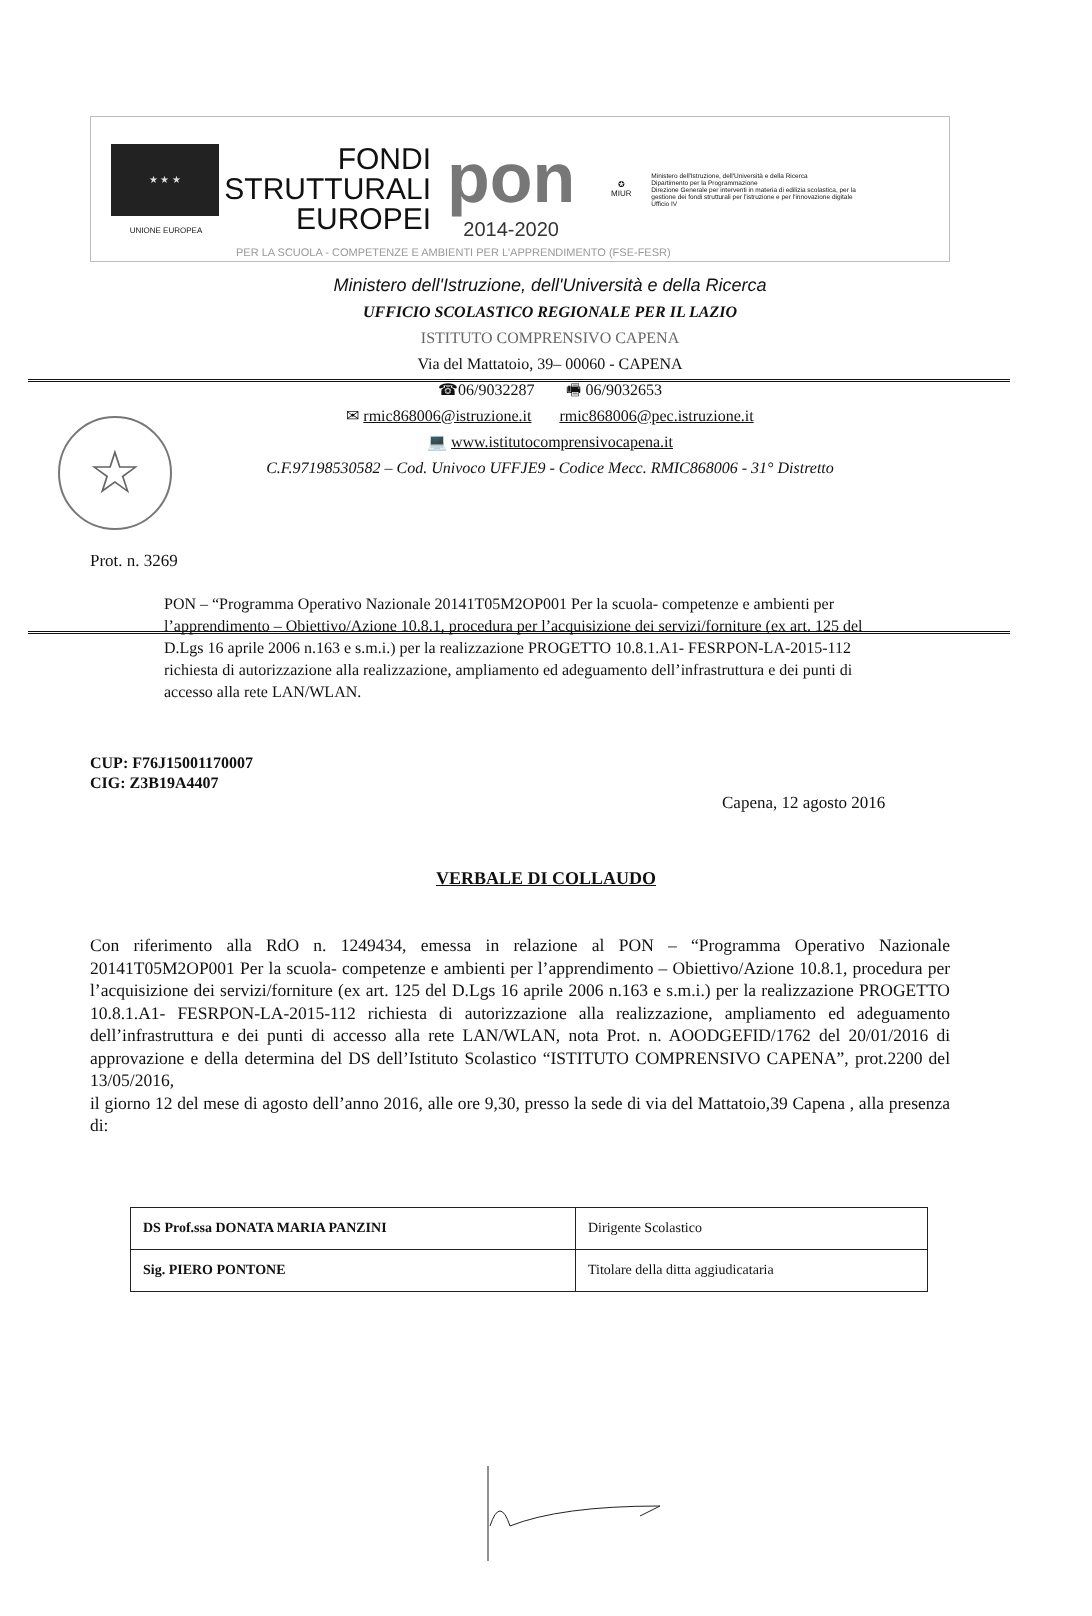★ ★ ★
UNIONE EUROPEA
FONDI
STRUTTURALI
EUROPEI
pon
2014-2020
✪
MIUR
Ministero dell'Istruzione, dell'Università e della Ricerca
Dipartimento per la Programmazione
Direzione Generale per interventi in materia di edilizia scolastica, per la gestione dei fondi strutturali per l'istruzione e per l'innovazione digitale
Ufficio IV
PER LA SCUOLA - COMPETENZE E AMBIENTI PER L'APPRENDIMENTO (FSE-FESR)
☆
Ministero dell'Istruzione, dell'Università e della Ricerca
UFFICIO SCOLASTICO REGIONALE PER IL LAZIO
ISTITUTO COMPRENSIVO CAPENA
Via del Mattatoio, 39– 00060 - CAPENA
☎06/9032287 🖷 06/9032653
✉ rmic868006@istruzione.it rmic868006@pec.istruzione.it
💻 www.istitutocomprensivocapena.it
C.F.97198530582 – Cod. Univoco UFFJE9 - Codice Mecc. RMIC868006 - 31° Distretto
Prot. n. 3269
PON – “Programma Operativo Nazionale 20141T05M2OP001 Per la scuola- competenze e ambienti per l’apprendimento – Obiettivo/Azione 10.8.1, procedura per l’acquisizione dei servizi/forniture (ex art. 125 del D.Lgs 16 aprile 2006 n.163 e s.m.i.) per la realizzazione PROGETTO 10.8.1.A1- FESRPON-LA-2015-112 richiesta di autorizzazione alla realizzazione, ampliamento ed adeguamento dell’infrastruttura e dei punti di accesso alla rete LAN/WLAN.
CUP: F76J15001170007
CIG: Z3B19A4407
Capena, 12 agosto 2016
VERBALE DI COLLAUDO
Con riferimento alla RdO n. 1249434, emessa in relazione al PON – “Programma Operativo Nazionale 20141T05M2OP001 Per la scuola- competenze e ambienti per l’apprendimento – Obiettivo/Azione 10.8.1, procedura per l’acquisizione dei servizi/forniture (ex art. 125 del D.Lgs 16 aprile 2006 n.163 e s.m.i.) per la realizzazione PROGETTO 10.8.1.A1- FESRPON-LA-2015-112 richiesta di autorizzazione alla realizzazione, ampliamento ed adeguamento dell’infrastruttura e dei punti di accesso alla rete LAN/WLAN, nota Prot. n. AOODGEFID/1762 del 20/01/2016 di approvazione e della determina del DS dell’Istituto Scolastico “ISTITUTO COMPRENSIVO CAPENA”, prot.2200 del 13/05/2016,
il giorno 12 del mese di agosto dell’anno 2016, alle ore 9,30, presso la sede di via del Mattatoio,39 Capena , alla presenza di:
| DS Prof.ssa DONATA MARIA PANZINI | Dirigente Scolastico |
| Sig. PIERO PONTONE | Titolare della ditta aggiudicataria |